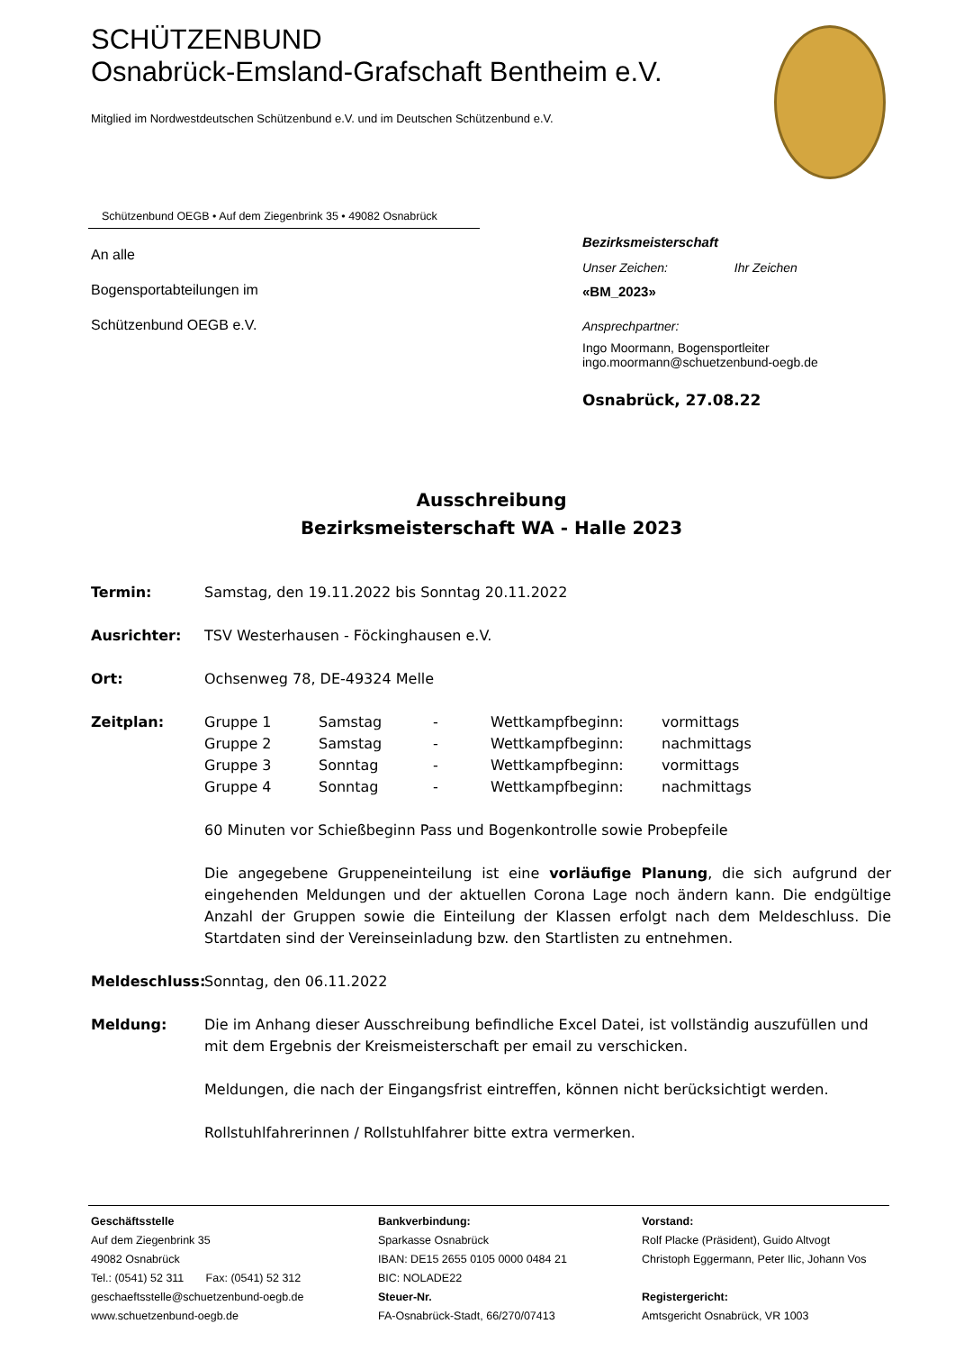SCHÜTZENBUND
Osnabrück-Emsland-Grafschaft Bentheim e.V.
Mitglied im Nordwestdeutschen Schützenbund e.V. und im Deutschen Schützenbund e.V.
Schützenbund OEGB • Auf dem Ziegenbrink 35 • 49082 Osnabrück
An alle
Bogensportabteilungen im
Schützenbund OEGB e.V.
Bezirksmeisterschaft
Unser Zeichen: Ihr Zeichen
«BM_2023»
Ansprechpartner:
Ingo Moormann, Bogensportleiter
ingo.moormann@schuetzenbund-oegb.de
Osnabrück, 27.08.22
Ausschreibung
Bezirksmeisterschaft WA - Halle 2023
Termin: Samstag, den 19.11.2022 bis Sonntag 20.11.2022
Ausrichter: TSV Westerhausen - Föckinghausen e.V.
Ort: Ochsenweg 78, DE-49324 Melle
Zeitplan:
| Gruppe 1 | Samstag | - | Wettkampfbeginn: | vormittags |
| Gruppe 2 | Samstag | - | Wettkampfbeginn: | nachmittags |
| Gruppe 3 | Sonntag | - | Wettkampfbeginn: | vormittags |
| Gruppe 4 | Sonntag | - | Wettkampfbeginn: | nachmittags |
60 Minuten vor Schießbeginn Pass und Bogenkontrolle sowie Probepfeile
Die angegebene Gruppeneinteilung ist eine vorläufige Planung, die sich aufgrund der eingehenden Meldungen und der aktuellen Corona Lage noch ändern kann. Die endgültige Anzahl der Gruppen sowie die Einteilung der Klassen erfolgt nach dem Meldeschluss. Die Startdaten sind der Vereinseinladung bzw. den Startlisten zu entnehmen.
Meldeschluss: Sonntag, den 06.11.2022
Meldung: Die im Anhang dieser Ausschreibung befindliche Excel Datei, ist vollständig auszufüllen und mit dem Ergebnis der Kreismeisterschaft per email zu verschicken.
Meldungen, die nach der Eingangsfrist eintreffen, können nicht berücksichtigt werden.
Rollstuhlfahrerinnen / Rollstuhlfahrer bitte extra vermerken.
Geschäftsstelle
Auf dem Ziegenbrink 35
49082 Osnabrück
Tel.: (0541) 52 311 Fax: (0541) 52 312
geschaeftsstelle@schuetzenbund-oegb.de
www.schuetzenbund-oegb.de
Bankverbindung:
Sparkasse Osnabrück
IBAN: DE15 2655 0105 0000 0484 21
BIC: NOLADE22
Steuer-Nr.
FA-Osnabrück-Stadt, 66/270/07413
Vorstand:
Rolf Placke (Präsident), Guido Altvogt
Christoph Eggermann, Peter Ilic, Johann Vos
Registergericht:
Amtsgericht Osnabrück, VR 1003